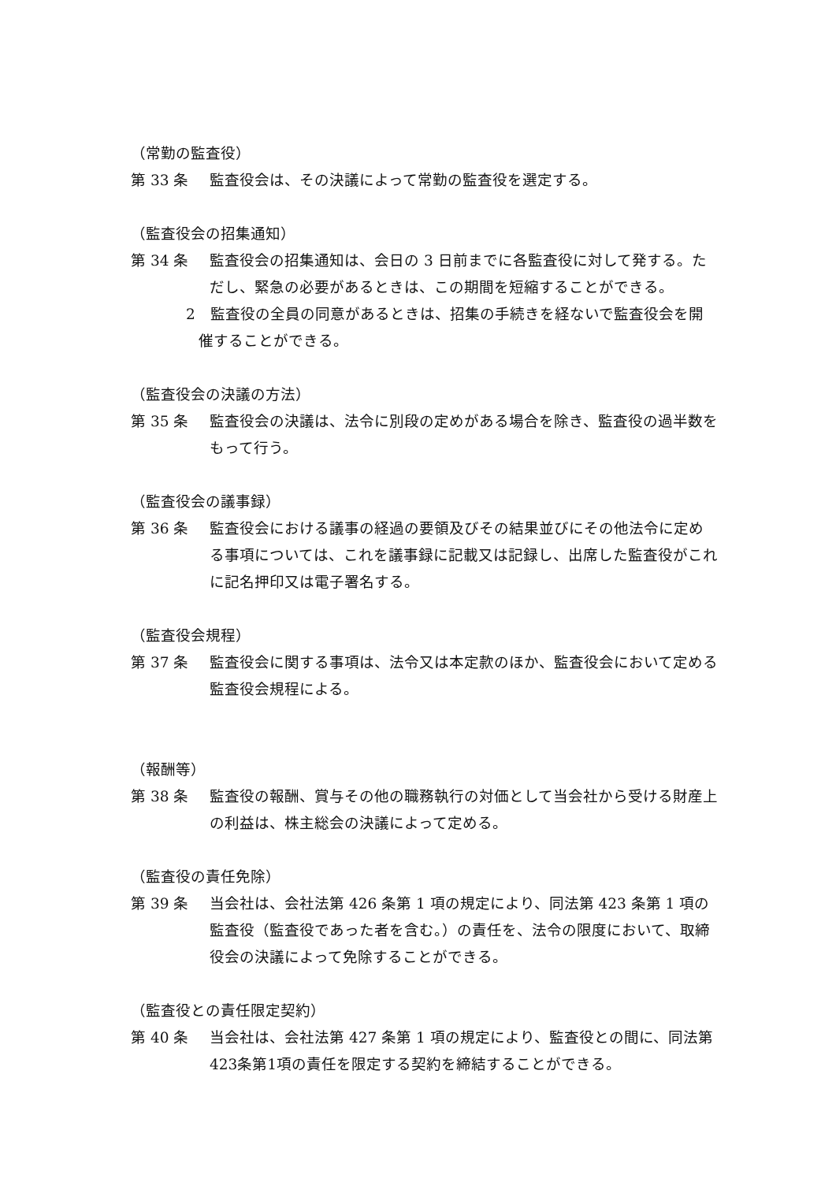（常勤の監査役）
第 33 条 監査役会は、その決議によって常勤の監査役を選定する。
（監査役会の招集通知）
第 34 条 監査役会の招集通知は、会日の 3 日前までに各監査役に対して発する。ただし、緊急の必要があるときは、この期間を短縮することができる。
2　監査役の全員の同意があるときは、招集の手続きを経ないで監査役会を開催することができる。
（監査役会の決議の方法）
第 35 条 監査役会の決議は、法令に別段の定めがある場合を除き、監査役の過半数をもって行う。
（監査役会の議事録）
第 36 条 監査役会における議事の経過の要領及びその結果並びにその他法令に定める事項については、これを議事録に記載又は記録し、出席した監査役がこれに記名押印又は電子署名する。
（監査役会規程）
第 37 条 監査役会に関する事項は、法令又は本定款のほか、監査役会において定める監査役会規程による。
（報酬等）
第 38 条 監査役の報酬、賞与その他の職務執行の対価として当会社から受ける財産上の利益は、株主総会の決議によって定める。
（監査役の責任免除）
第 39 条 当会社は、会社法第 426 条第 1 項の規定により、同法第 423 条第 1 項の監査役（監査役であった者を含む。）の責任を、法令の限度において、取締役会の決議によって免除することができる。
（監査役との責任限定契約）
第 40 条 当会社は、会社法第 427 条第 1 項の規定により、監査役との間に、同法第423条第1項の責任を限定する契約を締結することができる。